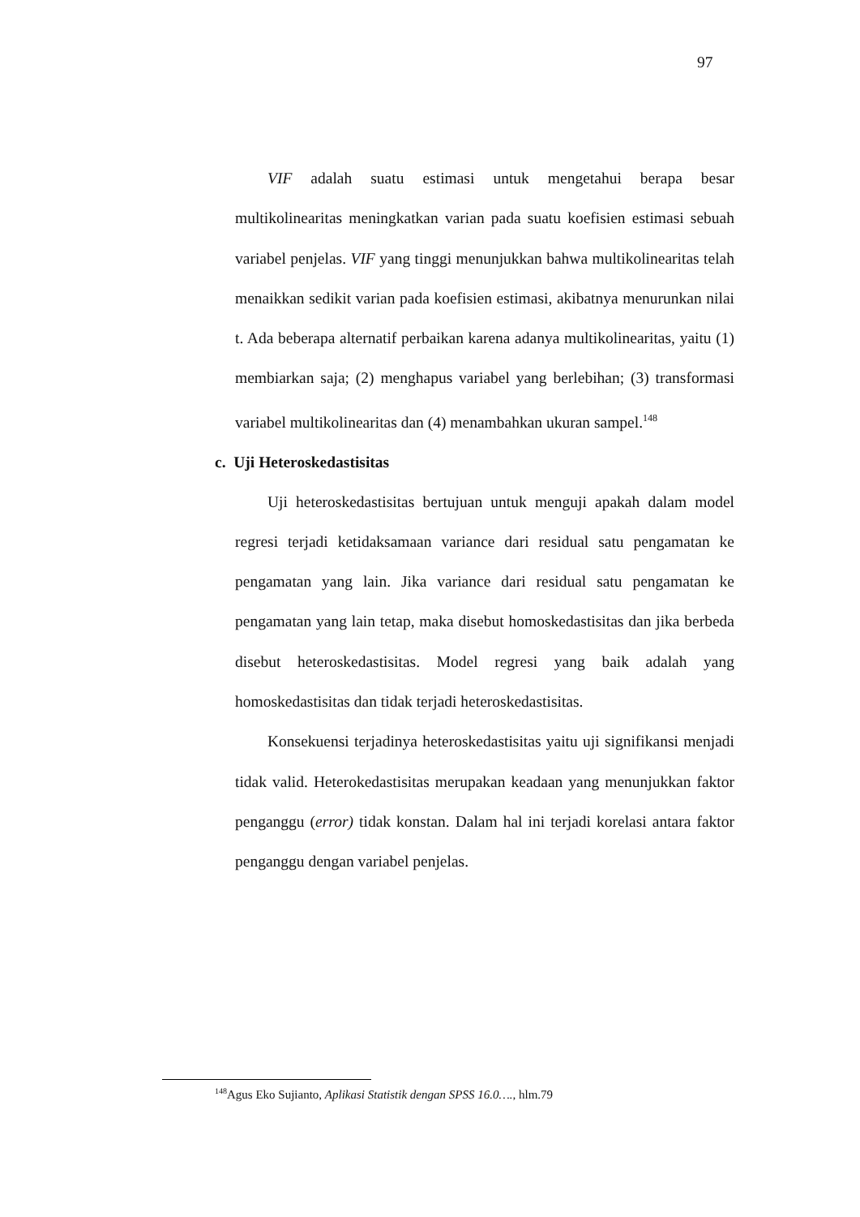97
VIF adalah suatu estimasi untuk mengetahui berapa besar multikolinearitas meningkatkan varian pada suatu koefisien estimasi sebuah variabel penjelas. VIF yang tinggi menunjukkan bahwa multikolinearitas telah menaikkan sedikit varian pada koefisien estimasi, akibatnya menurunkan nilai t. Ada beberapa alternatif perbaikan karena adanya multikolinearitas, yaitu (1) membiarkan saja; (2) menghapus variabel yang berlebihan; (3) transformasi variabel multikolinearitas dan (4) menambahkan ukuran sampel.<sup>148</sup>
c. Uji Heteroskedastisitas
Uji heteroskedastisitas bertujuan untuk menguji apakah dalam model regresi terjadi ketidaksamaan variance dari residual satu pengamatan ke pengamatan yang lain. Jika variance dari residual satu pengamatan ke pengamatan yang lain tetap, maka disebut homoskedastisitas dan jika berbeda disebut heteroskedastisitas. Model regresi yang baik adalah yang homoskedastisitas dan tidak terjadi heteroskedastisitas.
Konsekuensi terjadinya heteroskedastisitas yaitu uji signifikansi menjadi tidak valid. Heterokedastisitas merupakan keadaan yang menunjukkan faktor penganggu (error) tidak konstan. Dalam hal ini terjadi korelasi antara faktor penganggu dengan variabel penjelas.
<sup>148</sup> Agus Eko Sujianto, Aplikasi Statistik dengan SPSS 16.0…., hlm.79